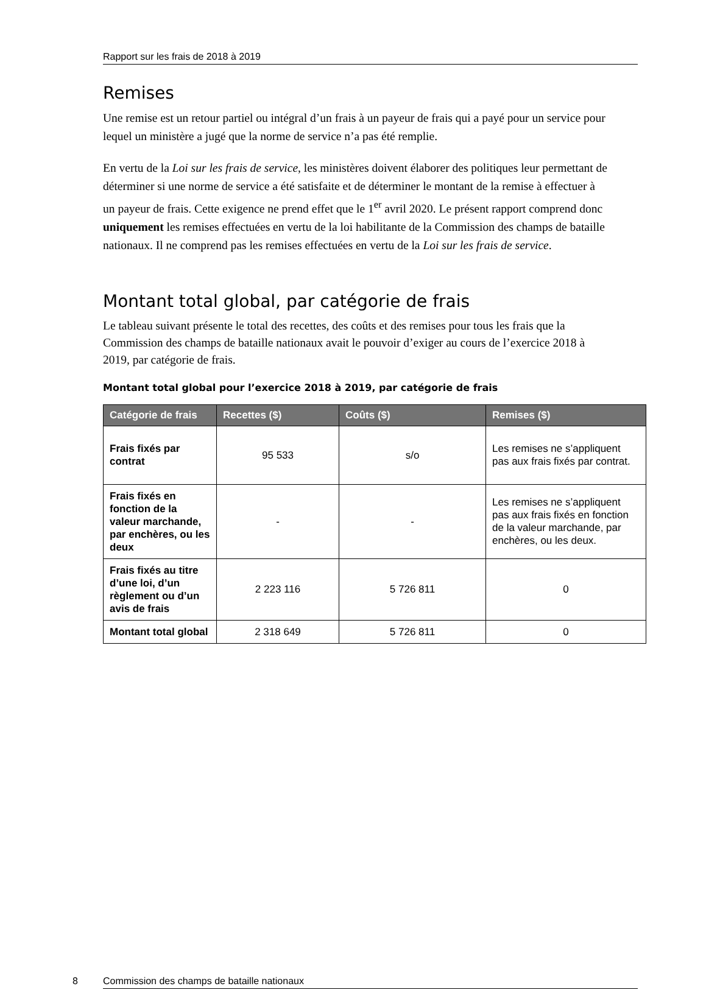Rapport sur les frais de 2018 à 2019
Remises
Une remise est un retour partiel ou intégral d’un frais à un payeur de frais qui a payé pour un service pour lequel un ministère a jugé que la norme de service n’a pas été remplie.
En vertu de la Loi sur les frais de service, les ministères doivent élaborer des politiques leur permettant de déterminer si une norme de service a été satisfaite et de déterminer le montant de la remise à effectuer à un payeur de frais. Cette exigence ne prend effet que le 1<sup>er</sup> avril 2020. Le présent rapport comprend donc uniquement les remises effectuées en vertu de la loi habilitante de la Commission des champs de bataille nationaux. Il ne comprend pas les remises effectuées en vertu de la Loi sur les frais de service.
Montant total global, par catégorie de frais
Le tableau suivant présente le total des recettes, des coûts et des remises pour tous les frais que la Commission des champs de bataille nationaux avait le pouvoir d’exiger au cours de l’exercice 2018 à 2019, par catégorie de frais.
Montant total global pour l’exercice 2018 à 2019, par catégorie de frais
| Catégorie de frais | Recettes ($) | Coûts ($) | Remises ($) |
| --- | --- | --- | --- |
| Frais fixés par contrat | 95 533 | s/o | Les remises ne s’appliquent pas aux frais fixés par contrat. |
| Frais fixés en fonction de la valeur marchande, par enchères, ou les deux | - | - | Les remises ne s’appliquent pas aux frais fixés en fonction de la valeur marchande, par enchères, ou les deux. |
| Frais fixés au titre d’une loi, d’un règlement ou d’un avis de frais | 2 223 116 | 5 726 811 | 0 |
| Montant total global | 2 318 649 | 5 726 811 | 0 |
8 Commission des champs de bataille nationaux